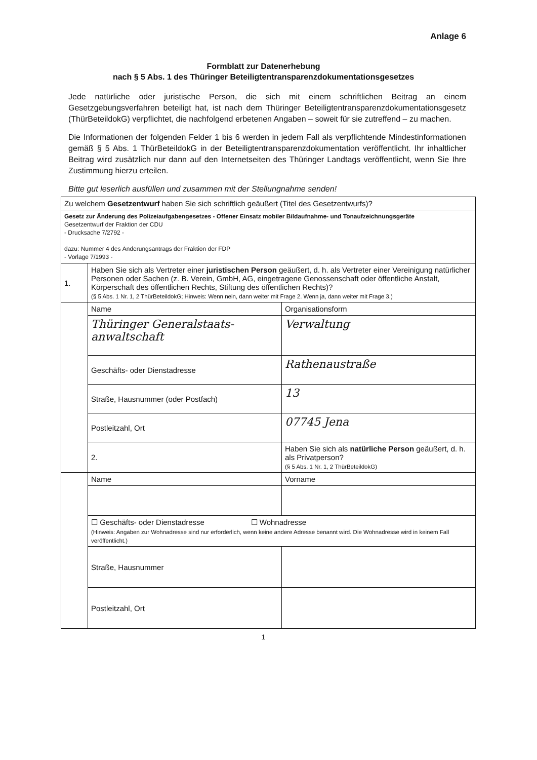Anlage 6
Formblatt zur Datenerhebung
nach § 5 Abs. 1 des Thüringer Beteiligtentransparenzdokumentationsgesetzes
Jede natürliche oder juristische Person, die sich mit einem schriftlichen Beitrag an einem Gesetzgebungsverfahren beteiligt hat, ist nach dem Thüringer Beteiligtentransparenzdokumentationsgesetz (ThürBeteildokG) verpflichtet, die nachfolgend erbetenen Angaben – soweit für sie zutreffend – zu machen.
Die Informationen der folgenden Felder 1 bis 6 werden in jedem Fall als verpflichtende Mindestinformationen gemäß § 5 Abs. 1 ThürBeteildokG in der Beteiligtentransparenzdokumentation veröffentlicht. Ihr inhaltlicher Beitrag wird zusätzlich nur dann auf den Internetseiten des Thüringer Landtags veröffentlicht, wenn Sie Ihre Zustimmung hierzu erteilen.
Bitte gut leserlich ausfüllen und zusammen mit der Stellungnahme senden!
| Zu welchem Gesetzentwurf haben Sie sich schriftlich geäußert (Titel des Gesetzentwurfs)? | | |
| Gesetz zur Änderung des Polizeiaufgabengesetzes - Offener Einsatz mobiler Bildaufnahme- und Tonaufzeichnungsgeräte Gesetzentwurf der Fraktion der CDU - Drucksache 7/2792 - dazu: Nummer 4 des Änderungsantrags der Fraktion der FDP - Vorlage 7/1993 - | | |
| 1. | Haben Sie sich als Vertreter einer juristischen Person geäußert, d. h. als Vertreter einer Vereinigung natürlicher Personen oder Sachen (z. B. Verein, GmbH, AG, eingetragene Genossenschaft oder öffentliche Anstalt, Körperschaft des öffentlichen Rechts, Stiftung des öffentlichen Rechts)? (§ 5 Abs. 1 Nr. 1, 2 ThürBeteildokG; Hinweis: Wenn nein, dann weiter mit Frage 2. Wenn ja, dann weiter mit Frage 3.) | |
| | Name | Organisationsform |
| | Thüringer Generalstaats- anwaltschaft | Verwaltung |
| | Geschäfts- oder Dienstadresse | Rathenaustraße |
| | Straße, Hausnummer (oder Postfach) | 13 |
| | Postleitzahl, Ort | 07745 Jena |
| | 2. | Haben Sie sich als natürliche Person geäußert, d. h. als Privatperson? (§ 5 Abs. 1 Nr. 1, 2 ThürBeteildokG) |
| | Name | Vorname |
| | ☐ Geschäfts- oder Dienstadresse ☐ Wohnadresse (Hinweis: Angaben zur Wohnadresse sind nur erforderlich, wenn keine andere Adresse benannt wird. Die Wohnadresse wird in keinem Fall veröffentlicht.) | |
| | Straße, Hausnummer | |
| | Postleitzahl, Ort | |
1